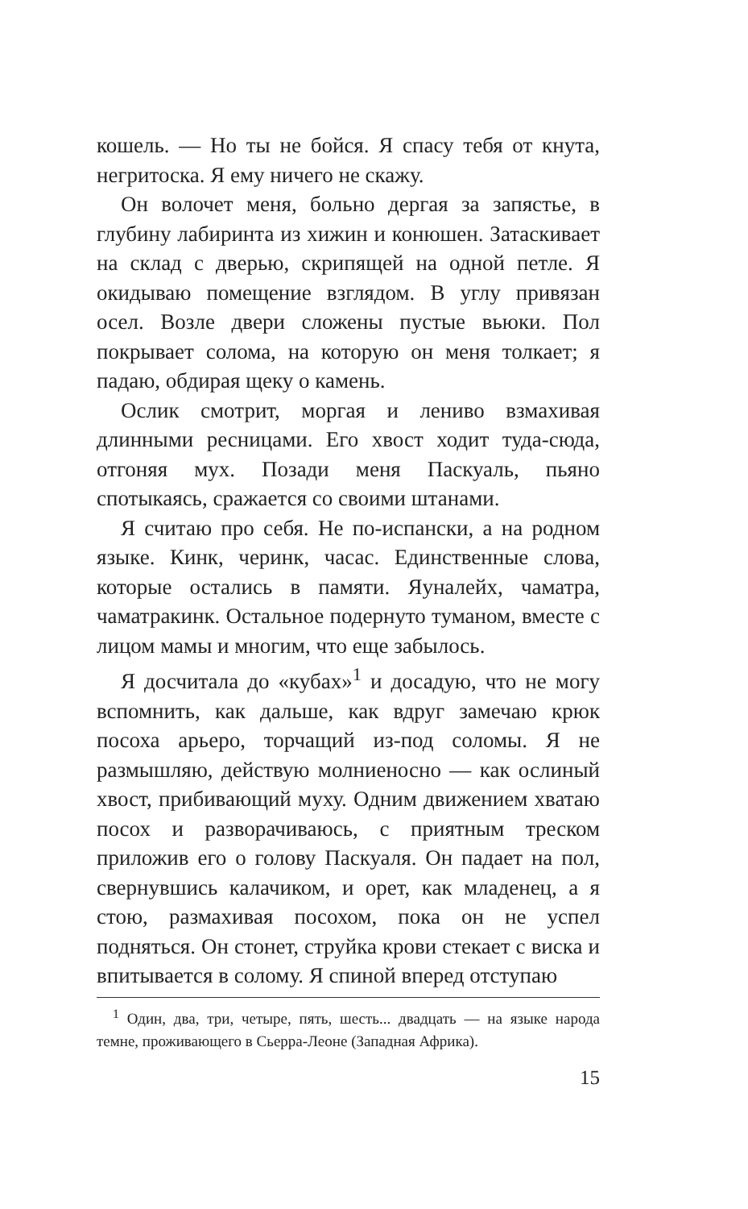кошель. — Но ты не бойся. Я спасу тебя от кнута, негритоска. Я ему ничего не скажу.
Он волочет меня, больно дергая за запястье, в глубину лабиринта из хижин и конюшен. Затаскивает на склад с дверью, скрипящей на одной петле. Я окидываю помещение взглядом. В углу привязан осел. Возле двери сложены пустые вьюки. Пол покрывает солома, на которую он меня толкает; я падаю, обдирая щеку о камень.
Ослик смотрит, моргая и лениво взмахивая длинными ресницами. Его хвост ходит туда-сюда, отгоняя мух. Позади меня Паскуаль, пьяно спотыкаясь, сражается со своими штанами.
Я считаю про себя. Не по-испански, а на родном языке. Кинк, черинк, часас. Единственные слова, которые остались в памяти. Яуналейх, чаматра, чаматракинк. Остальное подернуто туманом, вместе с лицом мамы и многим, что еще забылось.
Я досчитала до «кубах»<sup>1</sup> и досадую, что не могу вспомнить, как дальше, как вдруг замечаю крюк посоха арьеро, торчащий из-под соломы. Я не размышляю, действую молниеносно — как ослиный хвост, прибивающий муху. Одним движением хватаю посох и разворачиваюсь, с приятным треском приложив его о голову Паскуаля. Он падает на пол, свернувшись калачиком, и орет, как младенец, а я стою, размахивая посохом, пока он не успел подняться. Он стонет, струйка крови стекает с виска и впитывается в солому. Я спиной вперед отступаю
<sup>1</sup> Один, два, три, четыре, пять, шесть... двадцать — на языке народа темне, проживающего в Сьерра-Леоне (Западная Африка).
15